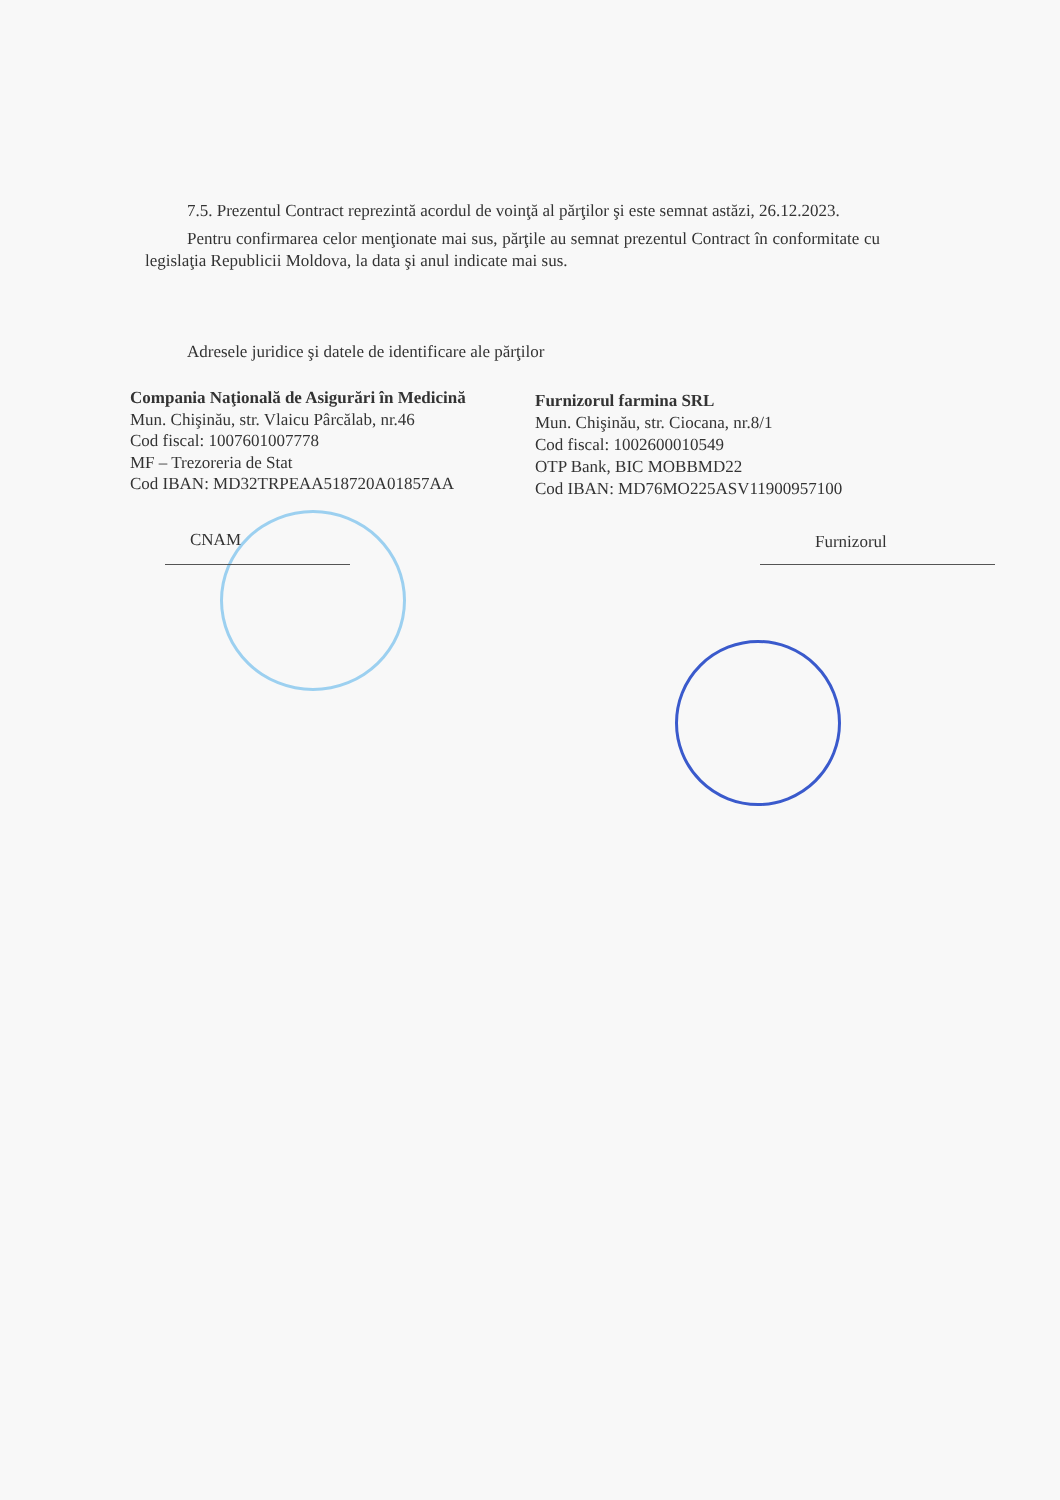7.5. Prezentul Contract reprezintă acordul de voinţă al părţilor şi este semnat astăzi, 26.12.2023.
Pentru confirmarea celor menţionate mai sus, părţile au semnat prezentul Contract în conformitate cu legislaţia Republicii Moldova, la data şi anul indicate mai sus.
Adresele juridice şi datele de identificare ale părţilor
Compania Naţională de Asigurări în Medicină
Mun. Chişinău, str. Vlaicu Pârcălab, nr.46
Cod fiscal: 1007601007778
MF – Trezoreria de Stat
Cod IBAN: MD32TRPEAA518720A01857AA
Furnizorul farmina SRL
Mun. Chişinău, str. Ciocana, nr.8/1
Cod fiscal: 1002600010549
OTP Bank, BIC MOBBMD22
Cod IBAN: MD76MO225ASV11900957100
CNAM Furnizorul